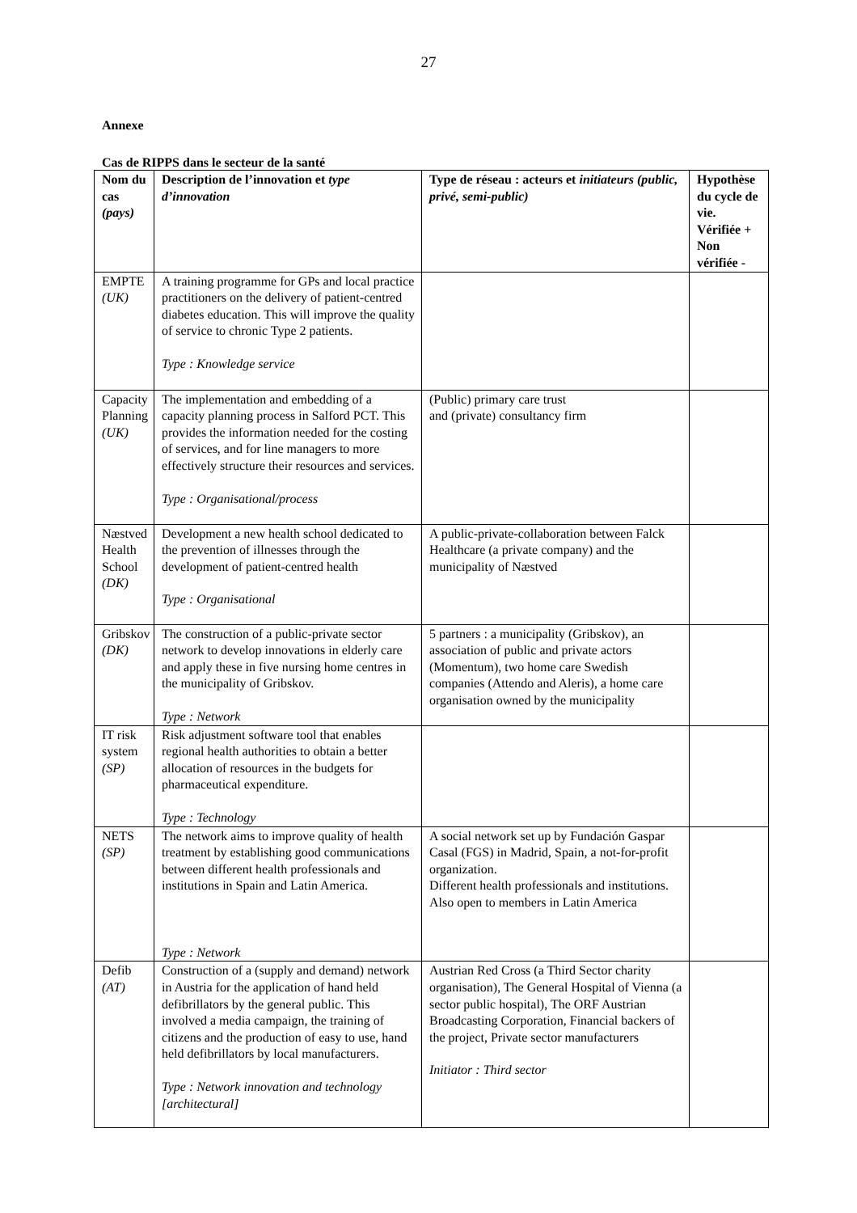27
Annexe
Cas de RIPPS dans le secteur de la santé
| Nom du cas (pays) | Description de l’innovation et type d’innovation | Type de réseau : acteurs et initiateurs (public, privé, semi-public) | Hypothèse du cycle de vie. Vérifiée + Non vérifiée - |
| --- | --- | --- | --- |
| EMPTE (UK) | A training programme for GPs and local practice practitioners on the delivery of patient-centred diabetes education. This will improve the quality of service to chronic Type 2 patients. Type : Knowledge service | | |
| Capacity Planning (UK) | The implementation and embedding of a capacity planning process in Salford PCT. This provides the information needed for the costing of services, and for line managers to more effectively structure their resources and services. Type : Organisational/process | (Public) primary care trust and (private) consultancy firm | |
| Næstved Health School (DK) | Development a new health school dedicated to the prevention of illnesses through the development of patient-centred health Type : Organisational | A public-private-collaboration between Falck Healthcare (a private company) and the municipality of Næstved | |
| Gribskov (DK) | The construction of a public-private sector network to develop innovations in elderly care and apply these in five nursing home centres in the municipality of Gribskov. Type : Network | 5 partners : a municipality (Gribskov), an association of public and private actors (Momentum), two home care Swedish companies (Attendo and Aleris), a home care organisation owned by the municipality | |
| IT risk system (SP) | Risk adjustment software tool that enables regional health authorities to obtain a better allocation of resources in the budgets for pharmaceutical expenditure. Type : Technology | | |
| NETS (SP) | The network aims to improve quality of health treatment by establishing good communications between different health professionals and institutions in Spain and Latin America. Type : Network | A social network set up by Fundación Gaspar Casal (FGS) in Madrid, Spain, a not-for-profit organization. Different health professionals and institutions. Also open to members in Latin America | |
| Defib (AT) | Construction of a (supply and demand) network in Austria for the application of hand held defibrillators by the general public. This involved a media campaign, the training of citizens and the production of easy to use, hand held defibrillators by local manufacturers. Type : Network innovation and technology [architectural] | Austrian Red Cross (a Third Sector charity organisation), The General Hospital of Vienna (a sector public hospital), The ORF Austrian Broadcasting Corporation, Financial backers of the project, Private sector manufacturers Initiator : Third sector | |